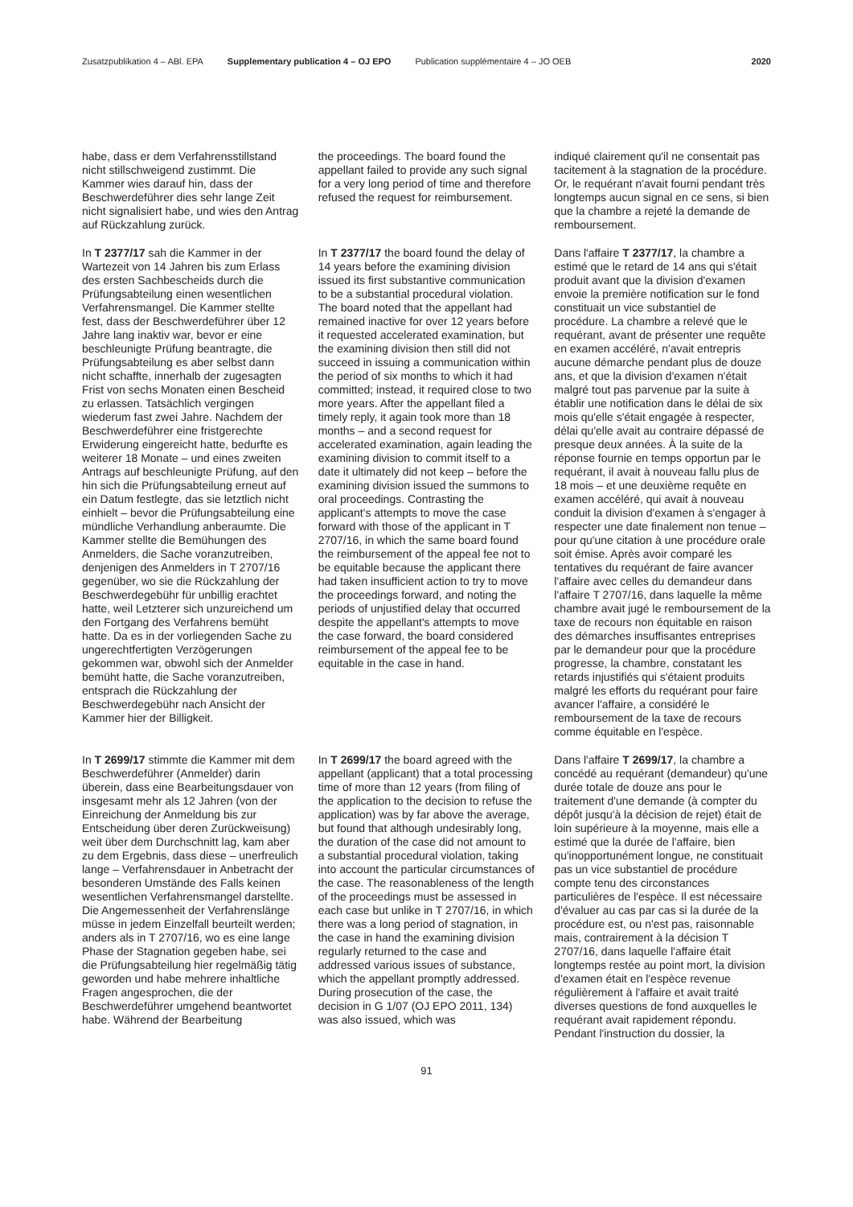Zusatzpublikation 4 – ABl. EPA Supplementary publication 4 – OJ EPO Publication supplémentaire 4 – JO OEB 2020
habe, dass er dem Verfahrensstillstand nicht stillschweigend zustimmt. Die Kammer wies darauf hin, dass der Beschwerdeführer dies sehr lange Zeit nicht signalisiert habe, und wies den Antrag auf Rückzahlung zurück.
the proceedings. The board found the appellant failed to provide any such signal for a very long period of time and therefore refused the request for reimbursement.
indiqué clairement qu'il ne consentait pas tacitement à la stagnation de la procédure. Or, le requérant n'avait fourni pendant très longtemps aucun signal en ce sens, si bien que la chambre a rejeté la demande de remboursement.
In T 2377/17 sah die Kammer in der Wartezeit von 14 Jahren bis zum Erlass des ersten Sachbescheids durch die Prüfungsabteilung einen wesentlichen Verfahrensmangel. Die Kammer stellte fest, dass der Beschwerdeführer über 12 Jahre lang inaktiv war, bevor er eine beschleunigte Prüfung beantragte, die Prüfungsabteilung es aber selbst dann nicht schaffte, innerhalb der zugesagten Frist von sechs Monaten einen Bescheid zu erlassen. Tatsächlich vergingen wiederum fast zwei Jahre. Nachdem der Beschwerdeführer eine fristgerechte Erwiderung eingereicht hatte, bedurfte es weiterer 18 Monate – und eines zweiten Antrags auf beschleunigte Prüfung, auf den hin sich die Prüfungsabteilung erneut auf ein Datum festlegte, das sie letztlich nicht einhielt – bevor die Prüfungsabteilung eine mündliche Verhandlung anberaumte. Die Kammer stellte die Bemühungen des Anmelders, die Sache voranzutreiben, denjenigen des Anmelders in T 2707/16 gegenüber, wo sie die Rückzahlung der Beschwerdegebühr für unbillig erachtet hatte, weil Letzterer sich unzureichend um den Fortgang des Verfahrens bemüht hatte. Da es in der vorliegenden Sache zu ungerechtfertigten Verzögerungen gekommen war, obwohl sich der Anmelder bemüht hatte, die Sache voranzutreiben, entsprach die Rückzahlung der Beschwerdegebühr nach Ansicht der Kammer hier der Billigkeit.
In T 2377/17 the board found the delay of 14 years before the examining division issued its first substantive communication to be a substantial procedural violation. The board noted that the appellant had remained inactive for over 12 years before it requested accelerated examination, but the examining division then still did not succeed in issuing a communication within the period of six months to which it had committed; instead, it required close to two more years. After the appellant filed a timely reply, it again took more than 18 months – and a second request for accelerated examination, again leading the examining division to commit itself to a date it ultimately did not keep – before the examining division issued the summons to oral proceedings. Contrasting the applicant's attempts to move the case forward with those of the applicant in T 2707/16, in which the same board found the reimbursement of the appeal fee not to be equitable because the applicant there had taken insufficient action to try to move the proceedings forward, and noting the periods of unjustified delay that occurred despite the appellant's attempts to move the case forward, the board considered reimbursement of the appeal fee to be equitable in the case in hand.
Dans l'affaire T 2377/17, la chambre a estimé que le retard de 14 ans qui s'était produit avant que la division d'examen envoie la première notification sur le fond constituait un vice substantiel de procédure. La chambre a relevé que le requérant, avant de présenter une requête en examen accéléré, n'avait entrepris aucune démarche pendant plus de douze ans, et que la division d'examen n'était malgré tout pas parvenue par la suite à établir une notification dans le délai de six mois qu'elle s'était engagée à respecter, délai qu'elle avait au contraire dépassé de presque deux années. À la suite de la réponse fournie en temps opportun par le requérant, il avait à nouveau fallu plus de 18 mois – et une deuxième requête en examen accéléré, qui avait à nouveau conduit la division d'examen à s'engager à respecter une date finalement non tenue – pour qu'une citation à une procédure orale soit émise. Après avoir comparé les tentatives du requérant de faire avancer l'affaire avec celles du demandeur dans l'affaire T 2707/16, dans laquelle la même chambre avait jugé le remboursement de la taxe de recours non équitable en raison des démarches insuffisantes entreprises par le demandeur pour que la procédure progresse, la chambre, constatant les retards injustifiés qui s'étaient produits malgré les efforts du requérant pour faire avancer l'affaire, a considéré le remboursement de la taxe de recours comme équitable en l'espèce.
In T 2699/17 stimmte die Kammer mit dem Beschwerdeführer (Anmelder) darin überein, dass eine Bearbeitungsdauer von insgesamt mehr als 12 Jahren (von der Einreichung der Anmeldung bis zur Entscheidung über deren Zurückweisung) weit über dem Durchschnitt lag, kam aber zu dem Ergebnis, dass diese – unerfreulich lange – Verfahrensdauer in Anbetracht der besonderen Umstände des Falls keinen wesentlichen Verfahrensmangel darstellte. Die Angemessenheit der Verfahrenslänge müsse in jedem Einzelfall beurteilt werden; anders als in T 2707/16, wo es eine lange Phase der Stagnation gegeben habe, sei die Prüfungsabteilung hier regelmäßig tätig geworden und habe mehrere inhaltliche Fragen angesprochen, die der Beschwerdeführer umgehend beantwortet habe. Während der Bearbeitung
In T 2699/17 the board agreed with the appellant (applicant) that a total processing time of more than 12 years (from filing of the application to the decision to refuse the application) was by far above the average, but found that although undesirably long, the duration of the case did not amount to a substantial procedural violation, taking into account the particular circumstances of the case. The reasonableness of the length of the proceedings must be assessed in each case but unlike in T 2707/16, in which there was a long period of stagnation, in the case in hand the examining division regularly returned to the case and addressed various issues of substance, which the appellant promptly addressed. During prosecution of the case, the decision in G 1/07 (OJ EPO 2011, 134) was also issued, which was
Dans l'affaire T 2699/17, la chambre a concédé au requérant (demandeur) qu'une durée totale de douze ans pour le traitement d'une demande (à compter du dépôt jusqu'à la décision de rejet) était de loin supérieure à la moyenne, mais elle a estimé que la durée de l'affaire, bien qu'inopportunément longue, ne constituait pas un vice substantiel de procédure compte tenu des circonstances particulières de l'espèce. Il est nécessaire d'évaluer au cas par cas si la durée de la procédure est, ou n'est pas, raisonnable mais, contrairement à la décision T 2707/16, dans laquelle l'affaire était longtemps restée au point mort, la division d'examen était en l'espèce revenue régulièrement à l'affaire et avait traité diverses questions de fond auxquelles le requérant avait rapidement répondu. Pendant l'instruction du dossier, la
91